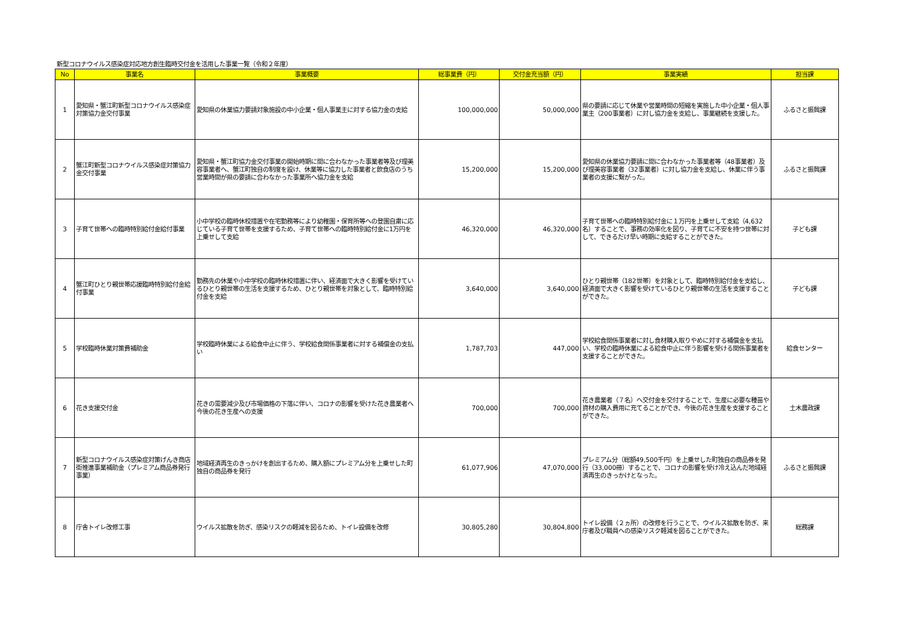新型コロナウイルス感染症対応地方創生臨時交付金を活用した事業一覧（令和２年度）
| No | 事業名 | 事業概要 | 総事業費（円） | 交付金充当額（円） | 事業実績 | 担当課 |
| --- | --- | --- | --- | --- | --- | --- |
| 1 | 愛知県・蟹江町新型コロナウイルス感染症対策協力金交付事業 | 愛知県の休業協力要請対象施設の中小企業・個人事業主に対する協力金の支給 | 100,000,000 | 50,000,000 | 県の要請に応じて休業や営業時間の短縮を実施した中小企業・個人事業主（200事業者）に対し協力金を支給し、事業継続を支援した。 | ふるさと振興課 |
| 2 | 蟹江町新型コロナウイルス感染症対策協力金交付事業 | 愛知県・蟹江町協力金交付事業の開始時期に間に合わなかった事業者等及び理美容事業者へ、蟹江町独自の制度を設け、休業等に協力した事業者と飲食店のうち営業時間が県の要請に合わなかった事業所へ協力金を支給 | 15,200,000 | 15,200,000 | 愛知県の休業協力要請に間に合わなかった事業者等（48事業者）及び理美容事業者（32事業者）に対し協力金を支給し、休業に伴う事業者の支援に繋がった。 | ふるさと振興課 |
| 3 | 子育て世帯への臨時特別給付金給付事業 | 小中学校の臨時休校措置や在宅勤務等により幼稚園・保育所等への登園自粛に応じている子育て世帯を支援するため、子育て世帯への臨時特別給付金に1万円を上乗せして支給 | 46,320,000 | 46,320,000 | 子育て世帯への臨時特別給付金に１万円を上乗せして支給（4,632名）することで、事務の効率化を図り、子育てに不安を持つ世帯に対して、できるだけ早い時期に支給することができた。 | 子ども課 |
| 4 | 蟹江町ひとり親世帯応援臨時特別給付金給付事業 | 勤務先の休業や小中学校の臨時休校措置に伴い、経済面で大きく影響を受けているひとり親世帯の生活を支援するため、ひとり親世帯を対象として、臨時特別給付金を支給 | 3,640,000 | 3,640,000 | ひとり親世帯（182世帯）を対象として、臨時特別給付金を支給し、経済面で大きく影響を受けているひとり親世帯の生活を支援することができた。 | 子ども課 |
| 5 | 学校臨時休業対策費補助金 | 学校臨時休業による給食中止に伴う、学校給食関係事業者に対する補償金の支払い | 1,787,703 | 447,000 | 学校給食関係事業者に対し食材購入取りやめに対する補償金を支払い、学校の臨時休業による給食中止に伴う影響を受ける関係事業者を支援することができた。 | 給食センター |
| 6 | 花き支援交付金 | 花きの需要減少及び市場価格の下落に伴い、コロナの影響を受けた花き農業者へ今後の花き生産への支援 | 700,000 | 700,000 | 花き農業者（７名）へ交付金を交付することで、生産に必要な種苗や資材の購入費用に充てることができ、今後の花き生産を支援することができた。 | 土木農政課 |
| 7 | 新型コロナウイルス感染症対策げんき商店街推進事業補助金（プレミアム商品券発行事業） | 地域経済再生のきっかけを創出するため、購入額にプレミアム分を上乗せした町独自の商品券を発行 | 61,077,906 | 47,070,000 | プレミアム分（総額49,500千円）を上乗せした町独自の商品券を発行（33,000冊）することで、コロナの影響を受け冷え込んだ地域経済再生のきっかけとなった。 | ふるさと振興課 |
| 8 | 庁舎トイレ改修工事 | ウイルス拡散を防ぎ、感染リスクの軽減を図るため、トイレ設備を改修 | 30,805,280 | 30,804,800 | トイレ設備（２ヵ所）の改修を行うことで、ウイルス拡散を防ぎ、来庁者及び職員への感染リスク軽減を図ることができた。 | 総務課 |